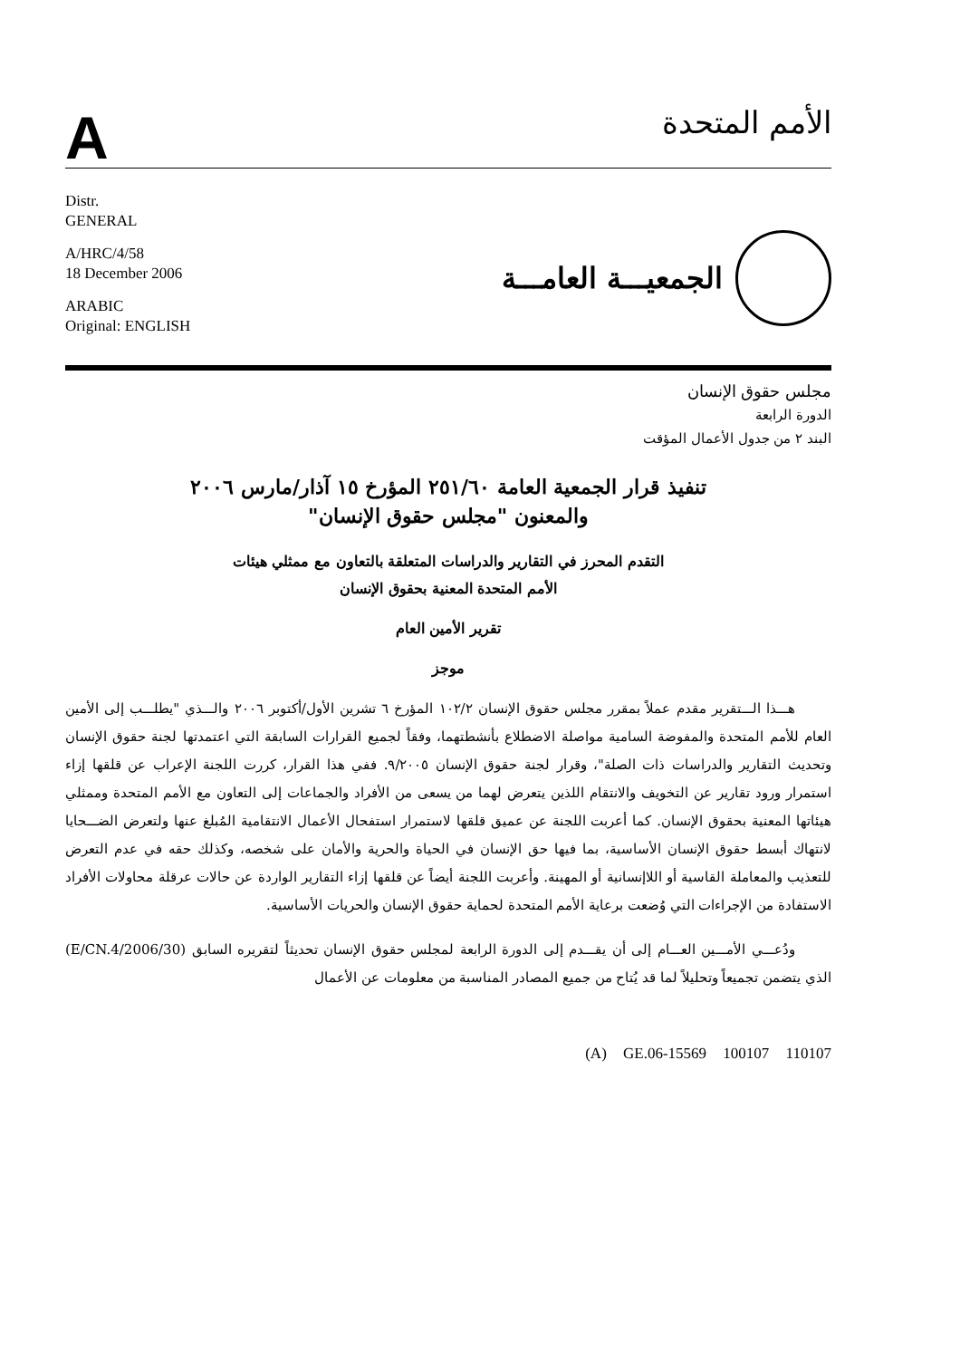A
الأمم المتحدة
Distr.
GENERAL
A/HRC/4/58
18 December 2006
ARABIC
Original: ENGLISH
الجمعيـــة العامـــة
مجلس حقوق الإنسان
الدورة الرابعة
البند ٢ من جدول الأعمال المؤقت
تنفيذ قرار الجمعية العامة ٢٥١/٦٠ المؤرخ ١٥ آذار/مارس ٢٠٠٦
والمعنون "مجلس حقوق الإنسان"
التقدم المحرز في التقارير والدراسات المتعلقة بالتعاون مع ممثلي هيئات
الأمم المتحدة المعنية بحقوق الإنسان
تقرير الأمين العام
موجز
هـــذا الـــتقرير مقدم عملاً بمقرر مجلس حقوق الإنسان ١٠٢/٢ المؤرخ ٦ تشرين الأول/أكتوبر ٢٠٠٦ والـــذي "يطلـــب إلى الأمين العام للأمم المتحدة والمفوضة السامية مواصلة الاضطلاع بأنشطتهما، وفقاً لجميع القرارات السابقة التي اعتمدتها لجنة حقوق الإنسان وتحديث التقارير والدراسات ذات الصلة"، وقرار لجنة حقوق الإنسان ٩/٢٠٠٥. ففي هذا القرار، كررت اللجنة الإعراب عن قلقها إزاء استمرار ورود تقارير عن التخويف والانتقام اللذين يتعرض لهما من يسعى من الأفراد والجماعات إلى التعاون مع الأمم المتحدة وممثلي هيئاتها المعنية بحقوق الإنسان. كما أعربت اللجنة عن عميق قلقها لاستمرار استفحال الأعمال الانتقامية المُبلغ عنها ولتعرض الضـــحايا لانتهاك أبسط حقوق الإنسان الأساسية، بما فيها حق الإنسان في الحياة والحرية والأمان على شخصه، وكذلك حقه في عدم التعرض للتعذيب والمعاملة القاسية أو اللاإنسانية أو المهينة. وأعربت اللجنة أيضاً عن قلقها إزاء التقارير الواردة عن حالات عرقلة محاولات الأفراد الاستفادة من الإجراءات التي وُضعت برعاية الأمم المتحدة لحماية حقوق الإنسان والحريات الأساسية.
ودُعـــي الأمـــين العـــام إلى أن يقـــدم إلى الدورة الرابعة لمجلس حقوق الإنسان تحديثاً لتقريره السابق (E/CN.4/2006/30) الذي يتضمن تجميعاً وتحليلاً لما قد يُتاح من جميع المصادر المناسبة من معلومات عن الأعمال
(A) GE.06-15569 100107 110107